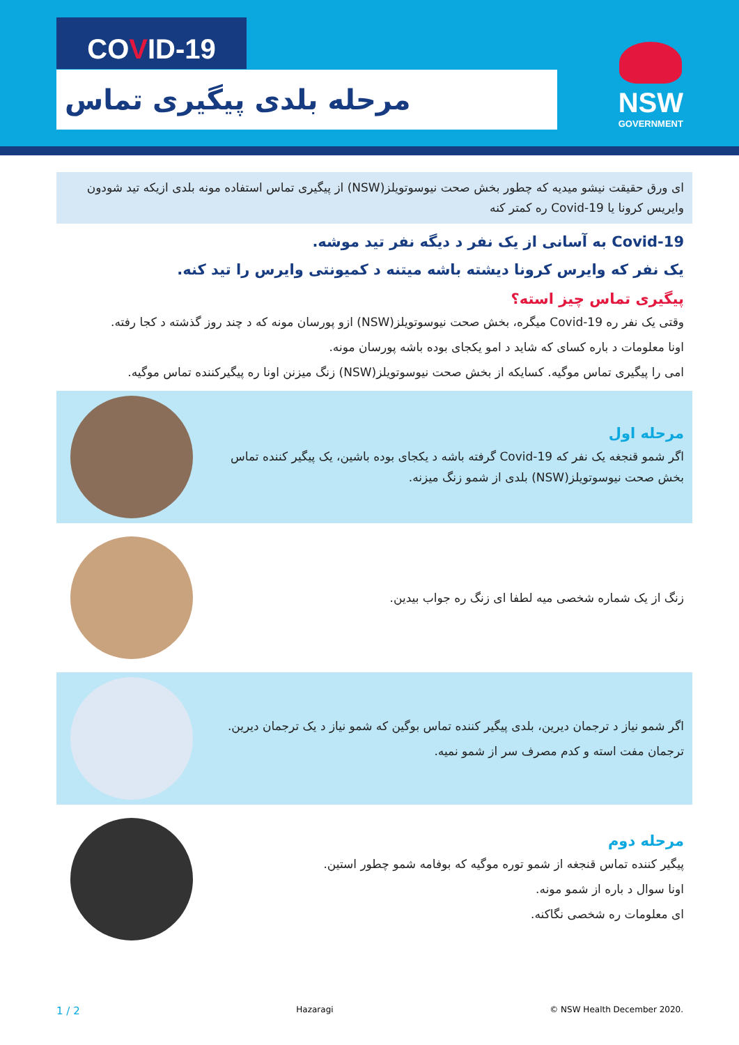COVID-19
مرحله بلدی پیگیری تماس
NSW
GOVERNMENT
ای ورق حقیقت نیشو میدیه که چطور بخش صحت نیوسوتویلز(NSW) از پیگیری تماس استفاده مونه بلدی ازیکه تید شودون وایریس کرونا یا Covid-19 ره کمتر کنه
Covid-19 به آسانی از یک نفر د دیگه نفر تید موشه.
یک نفر که وایرس کرونا دیشته باشه میتنه د کمیونتی وایرس را تید کنه.
پیگیری تماس چیز استه؟
وقتی یک نفر ره Covid-19 میگره، بخش صحت نیوسوتویلز(NSW) ازو پورسان مونه که د چند روز گذشته د کجا رفته.
اونا معلومات د باره کسای که شاید د امو یکجای بوده باشه پورسان مونه.
امی را پیگیری تماس موگیه. کسایکه از بخش صحت نیوسوتویلز(NSW) زنگ میزنن اونا ره پیگیرکننده تماس موگیه.
مرحله اول
اگر شمو قنجغه یک نفر که Covid-19 گرفته باشه د یکجای بوده باشین، یک پیگیر کننده تماس بخش صحت نیوسوتویلز(NSW) بلدی از شمو زنگ میزنه.
زنگ از یک شماره شخصی میه لطفا ای زنگ ره جواب بیدین.
اگر شمو نیاز د ترجمان دیرین، بلدی پیگیر کننده تماس بوگین که شمو نیاز د یک ترجمان دیرین.
ترجمان مفت استه و کدم مصرف سر از شمو نمیه.
مرحله دوم
پیگیر کننده تماس قنجغه از شمو توره موگیه که بوفامه شمو چطور استین.
اونا سوال د باره از شمو مونه.
ای معلومات ره شخصی نگاکنه.
1 / 2 Hazaragi © NSW Health December 2020.